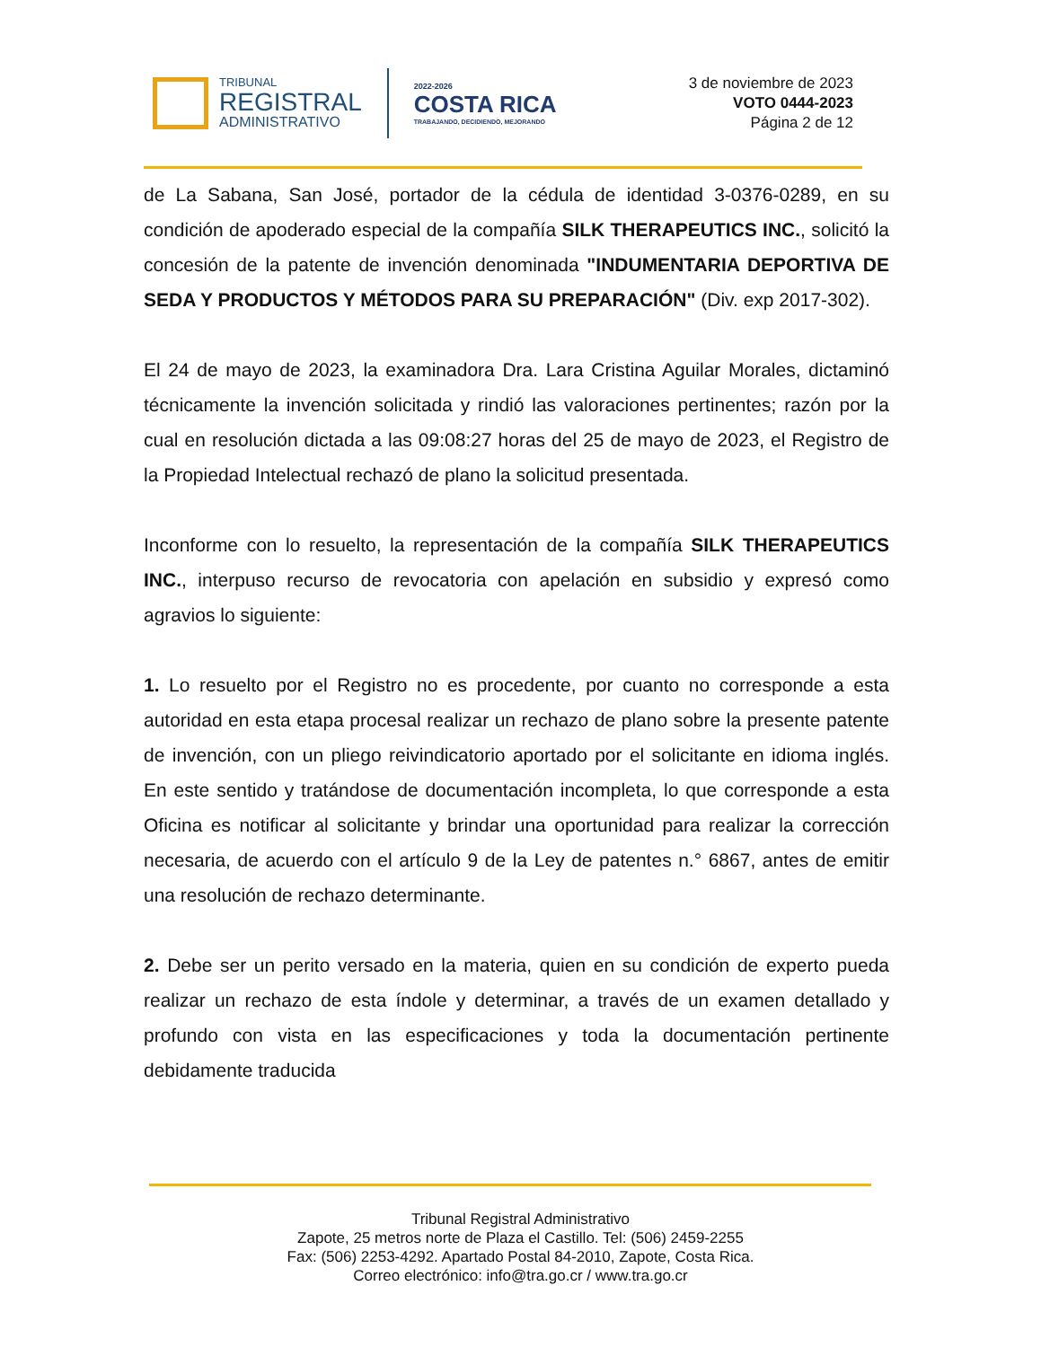TRIBUNAL
REGISTRAL
ADMINISTRATIVO
2022-2026
COSTA RICA
TRABAJANDO, DECIDIENDO, MEJORANDO
3 de noviembre de 2023
VOTO 0444-2023
Página 2 de 12
de La Sabana, San José, portador de la cédula de identidad 3-0376-0289, en su condición de apoderado especial de la compañía SILK THERAPEUTICS INC., solicitó la concesión de la patente de invención denominada "INDUMENTARIA DEPORTIVA DE SEDA Y PRODUCTOS Y MÉTODOS PARA SU PREPARACIÓN" (Div. exp 2017-302).
El 24 de mayo de 2023, la examinadora Dra. Lara Cristina Aguilar Morales, dictaminó técnicamente la invención solicitada y rindió las valoraciones pertinentes; razón por la cual en resolución dictada a las 09:08:27 horas del 25 de mayo de 2023, el Registro de la Propiedad Intelectual rechazó de plano la solicitud presentada.
Inconforme con lo resuelto, la representación de la compañía SILK THERAPEUTICS INC., interpuso recurso de revocatoria con apelación en subsidio y expresó como agravios lo siguiente:
1. Lo resuelto por el Registro no es procedente, por cuanto no corresponde a esta autoridad en esta etapa procesal realizar un rechazo de plano sobre la presente patente de invención, con un pliego reivindicatorio aportado por el solicitante en idioma inglés. En este sentido y tratándose de documentación incompleta, lo que corresponde a esta Oficina es notificar al solicitante y brindar una oportunidad para realizar la corrección necesaria, de acuerdo con el artículo 9 de la Ley de patentes n.° 6867, antes de emitir una resolución de rechazo determinante.
2. Debe ser un perito versado en la materia, quien en su condición de experto pueda realizar un rechazo de esta índole y determinar, a través de un examen detallado y profundo con vista en las especificaciones y toda la documentación pertinente debidamente traducida
Tribunal Registral Administrativo
Zapote, 25 metros norte de Plaza el Castillo. Tel: (506) 2459-2255
Fax: (506) 2253-4292. Apartado Postal 84-2010, Zapote, Costa Rica.
Correo electrónico: info@tra.go.cr / www.tra.go.cr